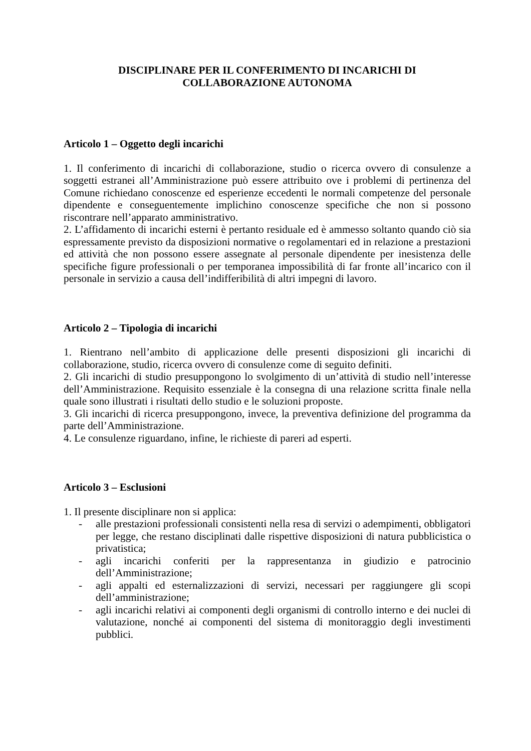DISCIPLINARE PER IL CONFERIMENTO DI INCARICHI DI
COLLABORAZIONE AUTONOMA
Articolo 1 – Oggetto degli incarichi
1. Il conferimento di incarichi di collaborazione, studio o ricerca ovvero di consulenze a soggetti estranei all’Amministrazione può essere attribuito ove i problemi di pertinenza del Comune richiedano conoscenze ed esperienze eccedenti le normali competenze del personale dipendente e conseguentemente implichino conoscenze specifiche che non si possono riscontrare nell’apparato amministrativo.
2. L’affidamento di incarichi esterni è pertanto residuale ed è ammesso soltanto quando ciò sia espressamente previsto da disposizioni normative o regolamentari ed in relazione a prestazioni ed attività che non possono essere assegnate al personale dipendente per inesistenza delle specifiche figure professionali o per temporanea impossibilità di far fronte all’incarico con il personale in servizio a causa dell’indifferibilità di altri impegni di lavoro.
Articolo 2 – Tipologia di incarichi
1. Rientrano nell’ambito di applicazione delle presenti disposizioni gli incarichi di collaborazione, studio, ricerca ovvero di consulenze come di seguito definiti.
2. Gli incarichi di studio presuppongono lo svolgimento di un’attività di studio nell’interesse dell’Amministrazione. Requisito essenziale è la consegna di una relazione scritta finale nella quale sono illustrati i risultati dello studio e le soluzioni proposte.
3. Gli incarichi di ricerca presuppongono, invece, la preventiva definizione del programma da parte dell’Amministrazione.
4. Le consulenze riguardano, infine, le richieste di pareri ad esperti.
Articolo 3 – Esclusioni
1. Il presente disciplinare non si applica:
- alle prestazioni professionali consistenti nella resa di servizi o adempimenti, obbligatori per legge, che restano disciplinati dalle rispettive disposizioni di natura pubblicistica o privatistica;
- agli incarichi conferiti per la rappresentanza in giudizio e patrocinio dell’Amministrazione;
- agli appalti ed esternalizzazioni di servizi, necessari per raggiungere gli scopi dell’amministrazione;
- agli incarichi relativi ai componenti degli organismi di controllo interno e dei nuclei di valutazione, nonché ai componenti del sistema di monitoraggio degli investimenti pubblici.